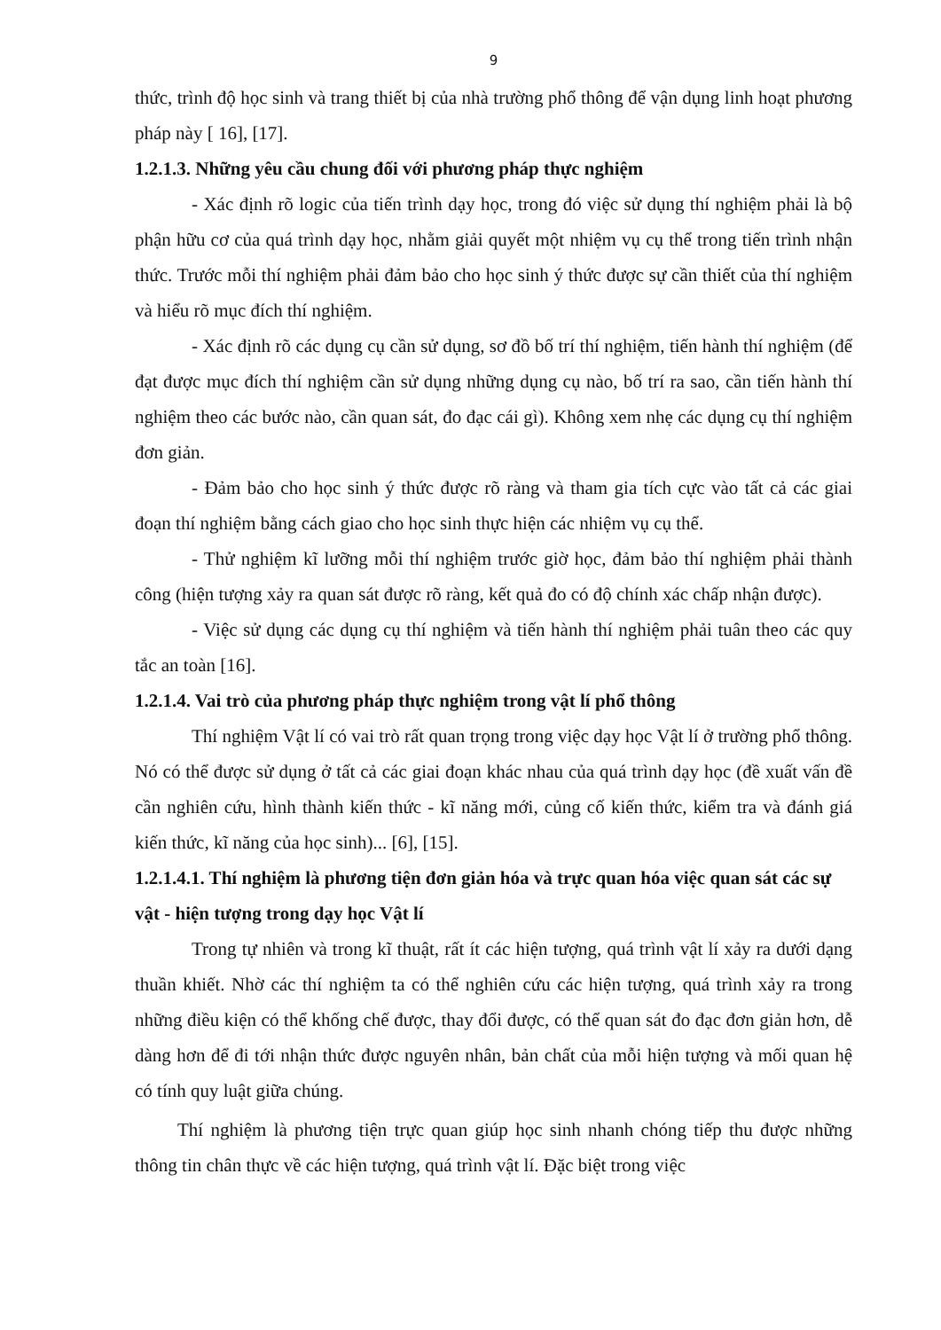9
thức, trình độ học sinh và trang thiết bị của nhà trường phổ thông để vận dụng linh hoạt phương pháp này [ 16], [17].
1.2.1.3. Những yêu cầu chung đối với phương pháp thực nghiệm
- Xác định rõ logic của tiến trình dạy học, trong đó việc sử dụng thí nghiệm phải là bộ phận hữu cơ của quá trình dạy học, nhằm giải quyết một nhiệm vụ cụ thể trong tiến trình nhận thức. Trước mỗi thí nghiệm phải đảm bảo cho học sinh ý thức được sự cần thiết của thí nghiệm và hiểu rõ mục đích thí nghiệm.
- Xác định rõ các dụng cụ cần sử dụng, sơ đồ bố trí thí nghiệm, tiến hành thí nghiệm (để đạt được mục đích thí nghiệm cần sử dụng những dụng cụ nào, bố trí ra sao, cần tiến hành thí nghiệm theo các bước nào, cần quan sát, đo đạc cái gì). Không xem nhẹ các dụng cụ thí nghiệm đơn giản.
- Đảm bảo cho học sinh ý thức được rõ ràng và tham gia tích cực vào tất cả các giai đoạn thí nghiệm bằng cách giao cho học sinh thực hiện các nhiệm vụ cụ thể.
- Thử nghiệm kĩ lưỡng mỗi thí nghiệm trước giờ học, đảm bảo thí nghiệm phải thành công (hiện tượng xảy ra quan sát được rõ ràng, kết quả đo có độ chính xác chấp nhận được).
- Việc sử dụng các dụng cụ thí nghiệm và tiến hành thí nghiệm phải tuân theo các quy tắc an toàn [16].
1.2.1.4. Vai trò của phương pháp thực nghiệm trong vật lí phổ thông
Thí nghiệm Vật lí có vai trò rất quan trọng trong việc dạy học Vật lí ở trường phổ thông. Nó có thể được sử dụng ở tất cả các giai đoạn khác nhau của quá trình dạy học (đề xuất vấn đề cần nghiên cứu, hình thành kiến thức - kĩ năng mới, củng cố kiến thức, kiểm tra và đánh giá kiến thức, kĩ năng của học sinh)... [6], [15].
1.2.1.4.1. Thí nghiệm là phương tiện đơn giản hóa và trực quan hóa việc quan sát các sự vật - hiện tượng trong dạy học Vật lí
Trong tự nhiên và trong kĩ thuật, rất ít các hiện tượng, quá trình vật lí xảy ra dưới dạng thuần khiết. Nhờ các thí nghiệm ta có thể nghiên cứu các hiện tượng, quá trình xảy ra trong những điều kiện có thể khống chế được, thay đổi được, có thể quan sát đo đạc đơn giản hơn, dễ dàng hơn để đi tới nhận thức được nguyên nhân, bản chất của mỗi hiện tượng và mối quan hệ có tính quy luật giữa chúng.
Thí nghiệm là phương tiện trực quan giúp học sinh nhanh chóng tiếp thu được những thông tin chân thực về các hiện tượng, quá trình vật lí. Đặc biệt trong việc